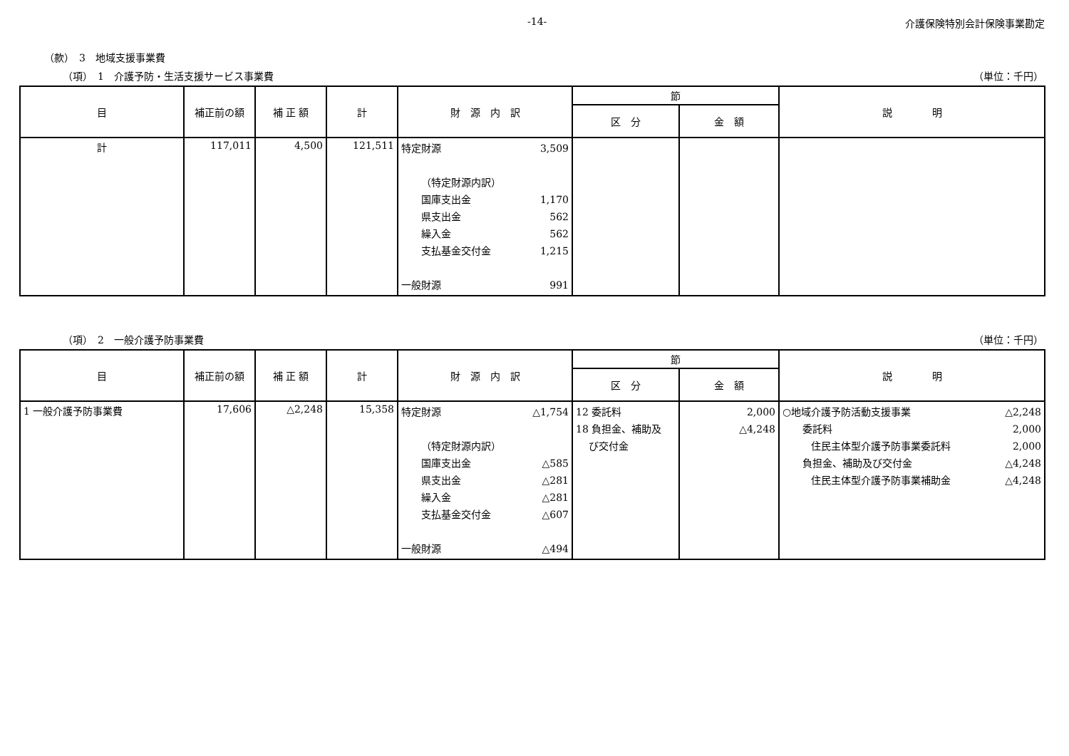-14- 介護保険特別会計保険事業勘定
（款）　3　地域支援事業費
（項）　1　介護予防・生活支援サービス事業費 （単位：千円）
| 目 | 補正前の額 | 補 正 額 | 計 | 財 源 内 訳 | 節 | | 説 明 |
| --- | --- | --- | --- | --- | --- | --- | --- |
| | | | | | 区 分 | 金 額 | |
| 計 | 117,011 | 4,500 | 121,511 | 特定財源 3,509 （特定財源内訳） 国庫支出金 1,170 県支出金 562 繰入金 562 支払基金交付金 1,215 一般財源 991 | | | |
（項）　2　一般介護予防事業費 （単位：千円）
| 目 | 補正前の額 | 補 正 額 | 計 | 財 源 内 訳 | 節 | | 説 明 |
| --- | --- | --- | --- | --- | --- | --- | --- |
| | | | | | 区 分 | 金 額 | |
| 1 一般介護予防事業費 | 17,606 | △2,248 | 15,358 | 特定財源 △1,754 （特定財源内訳） 国庫支出金 △585 県支出金 △281 繰入金 △281 支払基金交付金 △607 一般財源 △494 | 12 委託料 18 負担金、補助及 び交付金 | 2,000 △4,248 | ○地域介護予防活動支援事業 △2,248 委託料 2,000 住民主体型介護予防事業委託料 2,000 負担金、補助及び交付金 △4,248 住民主体型介護予防事業補助金 △4,248 |